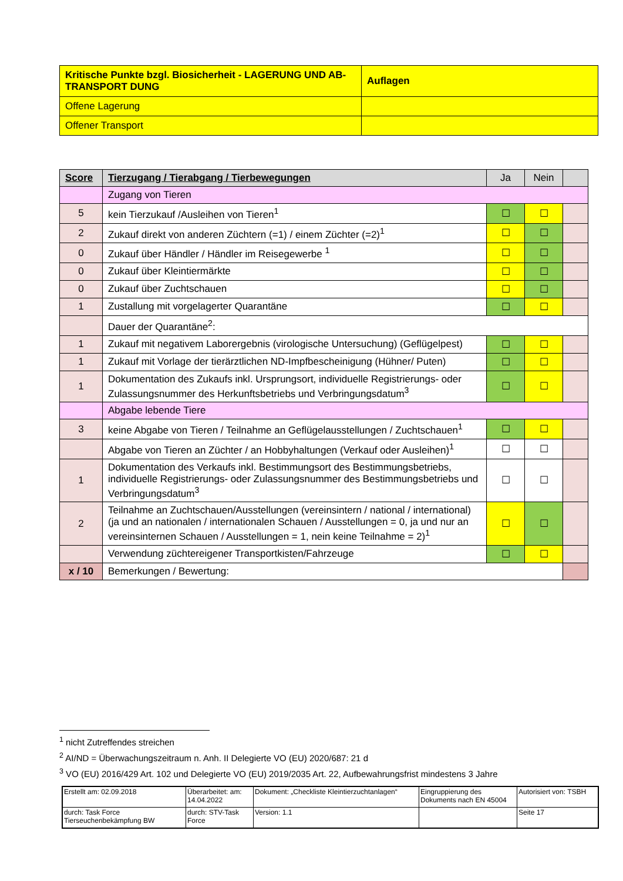| Kritische Punkte bzgl. Biosicherheit - LAGERUNG UND AB-TRANSPORT DUNG | Auflagen |
| Offene Lagerung | |
| Offener Transport | |
| Score | Tierzugang / Tierabgang / Tierbewegungen | Ja | Nein | |
| --- | --- | --- | --- | --- |
| | Zugang von Tieren | | | |
| 5 | kein Tierzukauf /Ausleihen von Tieren<sup>1</sup> | ☐ | ☐ | |
| 2 | Zukauf direkt von anderen Züchtern (=1) / einem Züchter (=2)<sup>1</sup> | ☐ | ☐ | |
| 0 | Zukauf über Händler / Händler im Reisegewerbe <sup>1</sup> | ☐ | ☐ | |
| 0 | Zukauf über Kleintiermärkte | ☐ | ☐ | |
| 0 | Zukauf über Zuchtschauen | ☐ | ☐ | |
| 1 | Zustallung mit vorgelagerter Quarantäne | ☐ | ☐ | |
| | Dauer der Quarantäne<sup>2</sup>: | | | |
| 1 | Zukauf mit negativem Laborergebnis (virologische Untersuchung) (Geflügelpest) | ☐ | ☐ | |
| 1 | Zukauf mit Vorlage der tierärztlichen ND-Impfbescheinigung (Hühner/ Puten) | ☐ | ☐ | |
| 1 | Dokumentation des Zukaufs inkl. Ursprungsort, individuelle Registrierungs- oder Zulassungsnummer des Herkunftsbetriebs und Verbringungsdatum<sup>3</sup> | ☐ | ☐ | |
| | Abgabe lebende Tiere | | | |
| 3 | keine Abgabe von Tieren / Teilnahme an Geflügelausstellungen / Zuchtschauen<sup>1</sup> | ☐ | ☐ | |
| | Abgabe von Tieren an Züchter / an Hobbyhaltungen (Verkauf oder Ausleihen)<sup>1</sup> | ☐ | ☐ | |
| 1 | Dokumentation des Verkaufs inkl. Bestimmungsort des Bestimmungsbetriebs, individuelle Registrierungs- oder Zulassungsnummer des Bestimmungsbetriebs und Verbringungsdatum<sup>3</sup> | ☐ | ☐ | |
| 2 | Teilnahme an Zuchtschauen/Ausstellungen (vereinsintern / national / international) (ja und an nationalen / internationalen Schauen / Ausstellungen = 0, ja und nur an vereinsinternen Schauen / Ausstellungen = 1, nein keine Teilnahme = 2)<sup>1</sup> | ☐ | ☐ | |
| | Verwendung züchtereigener Transportkisten/Fahrzeuge | ☐ | ☐ | |
| x / 10 | Bemerkungen / Bewertung: | | | |
<sup>1</sup> nicht Zutreffendes streichen
<sup>2</sup> AI/ND = Überwachungszeitraum n. Anh. II Delegierte VO (EU) 2020/687: 21 d
<sup>3</sup> VO (EU) 2016/429 Art. 102 und Delegierte VO (EU) 2019/2035 Art. 22, Aufbewahrungsfrist mindestens 3 Jahre
| Erstellt am: 02.09.2018 | Überarbeitet: am: 14.04.2022 | Dokument: „Checkliste Kleintierzuchtanlagen“ | Eingruppierung des Dokuments nach EN 45004 | Autorisiert von: TSBH |
| durch: Task Force Tierseuchenbekämpfung BW | durch: STV-Task Force | Version: 1.1 | | Seite 17 |